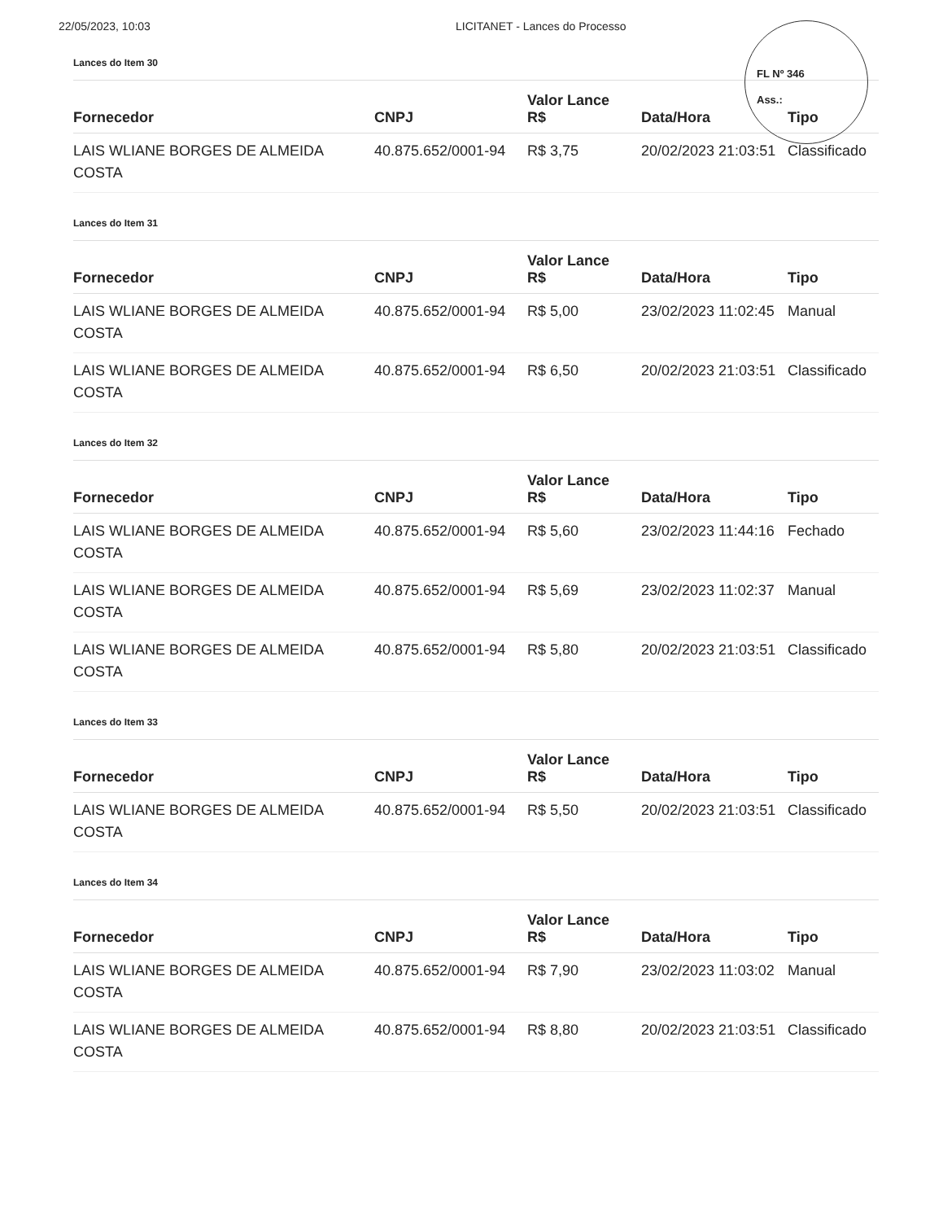22/05/2023, 10:03 LICITANET - Lances do Processo
FL Nº 346
Ass.:
Lances do Item 30
| Fornecedor | CNPJ | Valor Lance R$ | Data/Hora | Tipo |
| --- | --- | --- | --- | --- |
| LAIS WLIANE BORGES DE ALMEIDA COSTA | 40.875.652/0001-94 | R$ 3,75 | 20/02/2023 21:03:51 | Classificado |
Lances do Item 31
| Fornecedor | CNPJ | Valor Lance R$ | Data/Hora | Tipo |
| --- | --- | --- | --- | --- |
| LAIS WLIANE BORGES DE ALMEIDA COSTA | 40.875.652/0001-94 | R$ 5,00 | 23/02/2023 11:02:45 | Manual |
| LAIS WLIANE BORGES DE ALMEIDA COSTA | 40.875.652/0001-94 | R$ 6,50 | 20/02/2023 21:03:51 | Classificado |
Lances do Item 32
| Fornecedor | CNPJ | Valor Lance R$ | Data/Hora | Tipo |
| --- | --- | --- | --- | --- |
| LAIS WLIANE BORGES DE ALMEIDA COSTA | 40.875.652/0001-94 | R$ 5,60 | 23/02/2023 11:44:16 | Fechado |
| LAIS WLIANE BORGES DE ALMEIDA COSTA | 40.875.652/0001-94 | R$ 5,69 | 23/02/2023 11:02:37 | Manual |
| LAIS WLIANE BORGES DE ALMEIDA COSTA | 40.875.652/0001-94 | R$ 5,80 | 20/02/2023 21:03:51 | Classificado |
Lances do Item 33
| Fornecedor | CNPJ | Valor Lance R$ | Data/Hora | Tipo |
| --- | --- | --- | --- | --- |
| LAIS WLIANE BORGES DE ALMEIDA COSTA | 40.875.652/0001-94 | R$ 5,50 | 20/02/2023 21:03:51 | Classificado |
Lances do Item 34
| Fornecedor | CNPJ | Valor Lance R$ | Data/Hora | Tipo |
| --- | --- | --- | --- | --- |
| LAIS WLIANE BORGES DE ALMEIDA COSTA | 40.875.652/0001-94 | R$ 7,90 | 23/02/2023 11:03:02 | Manual |
| LAIS WLIANE BORGES DE ALMEIDA COSTA | 40.875.652/0001-94 | R$ 8,80 | 20/02/2023 21:03:51 | Classificado |